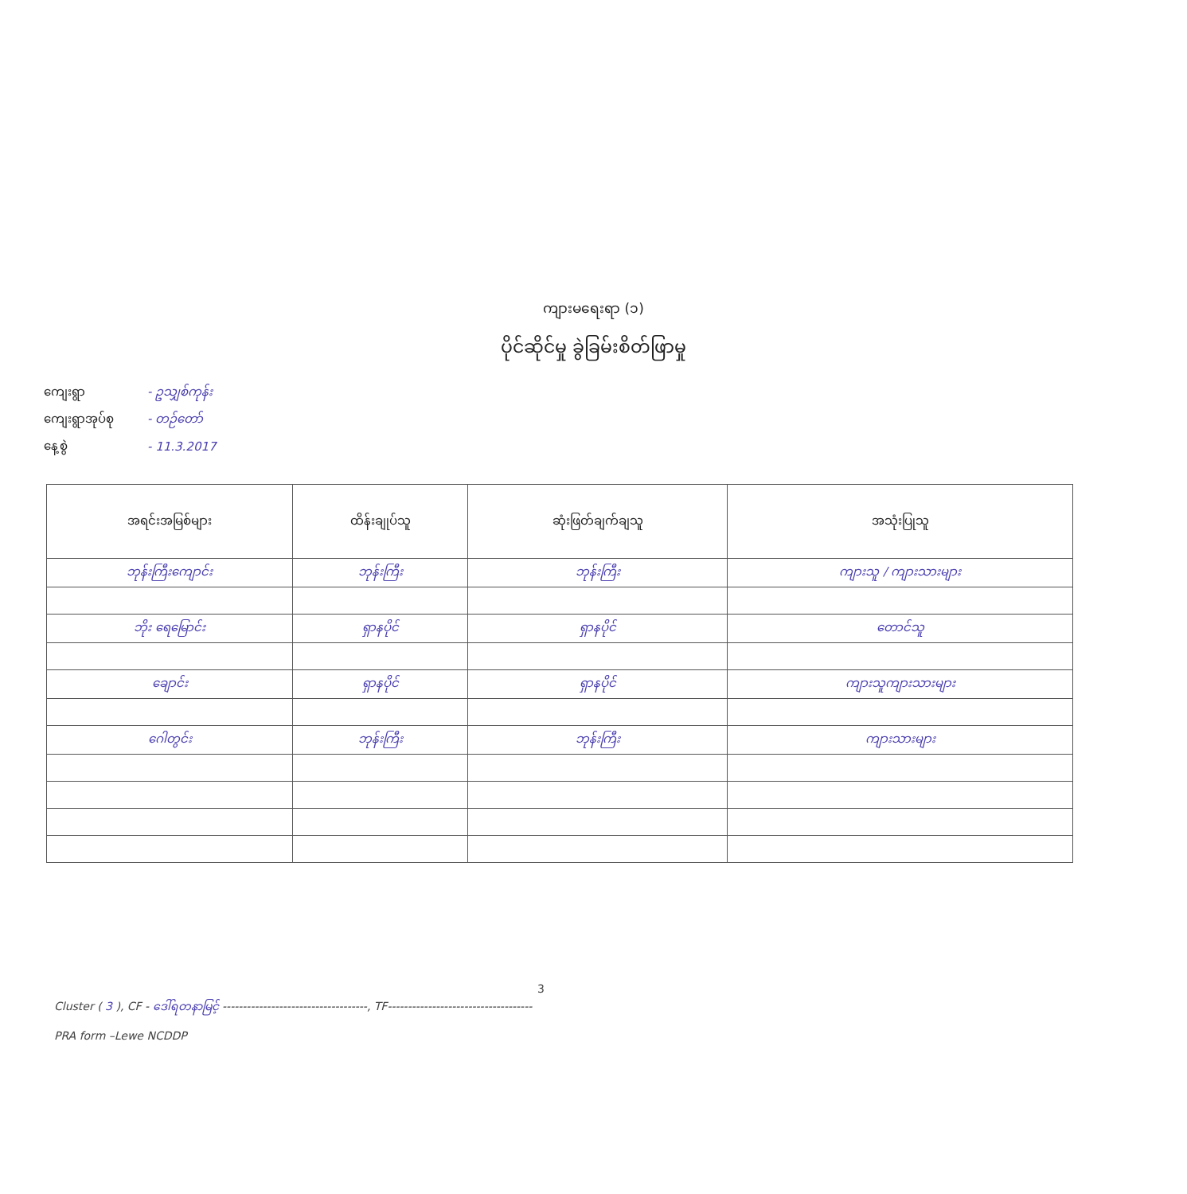ကျားမရေးရာ (၁)
ပိုင်ဆိုင်မှု ခွဲခြမ်းစိတ်ဖြာမှု
ကျေးရွာ - ဥသျှစ်ကုန်း
ကျေးရွာအုပ်စု - တဉ်တော်
နေ့စွဲ - 11.3.2017
| အရင်းအမြစ်များ | ထိန်းချုပ်သူ | ဆုံးဖြတ်ချက်ချသူ | အသုံးပြုသူ |
| --- | --- | --- | --- |
| ဘုန်းကြီးကျောင်း | ဘုန်းကြီး | ဘုန်းကြီး | ကျားသူ / ကျားသားများ |
| ဘိုး ရေမြောင်း | ရှာနပိုင် | ရှာနပိုင် | တောင်သူ |
| ချောင်း | ရှာနပိုင် | ရှာနပိုင် | ကျားသူကျားသားများ |
| ဂေါတွင်း | ဘုန်းကြီး | ဘုန်းကြီး | ကျားသားများ |
3
Cluster ( 3 ), CF - ဒေါ်ရတနာမြင့် ------------------------------------, TF------------------------------------
PRA form –Lewe NCDDP